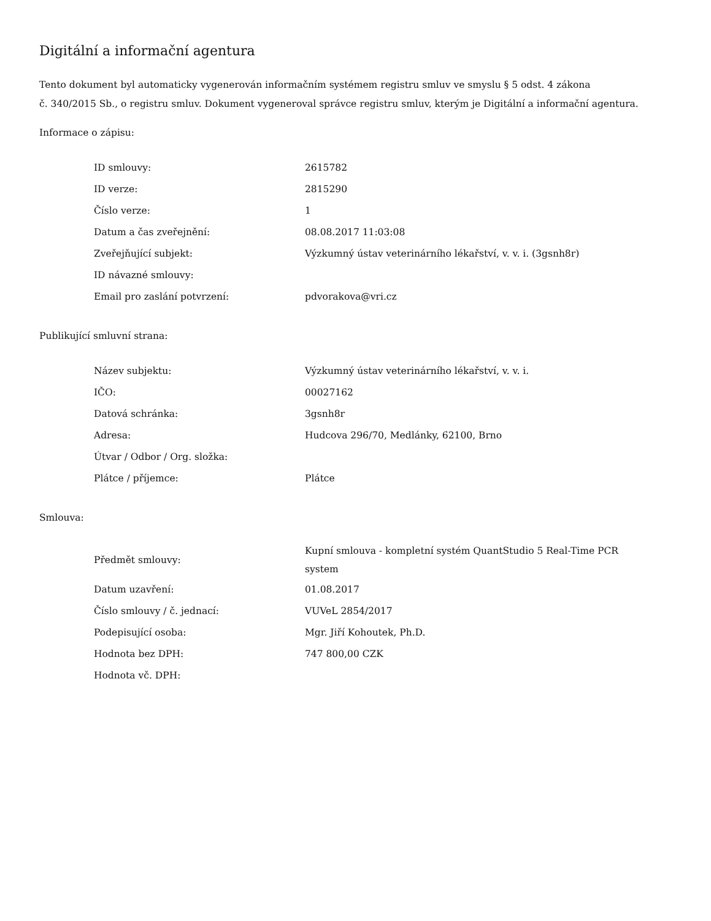Digitální a informační agentura
Tento dokument byl automaticky vygenerován informačním systémem registru smluv ve smyslu § 5 odst. 4 zákona
č. 340/2015 Sb., o registru smluv. Dokument vygeneroval správce registru smluv, kterým je Digitální a informační agentura.
Informace o zápisu:
| ID smlouvy: | 2615782 |
| ID verze: | 2815290 |
| Číslo verze: | 1 |
| Datum a čas zveřejnění: | 08.08.2017 11:03:08 |
| Zveřejňující subjekt: | Výzkumný ústav veterinárního lékařství, v. v. i. (3gsnh8r) |
| ID návazné smlouvy: | |
| Email pro zaslání potvrzení: | pdvorakova@vri.cz |
Publikující smluvní strana:
| Název subjektu: | Výzkumný ústav veterinárního lékařství, v. v. i. |
| IČO: | 00027162 |
| Datová schránka: | 3gsnh8r |
| Adresa: | Hudcova 296/70, Medlánky, 62100, Brno |
| Útvar / Odbor / Org. složka: | |
| Plátce / příjemce: | Plátce |
Smlouva:
| Předmět smlouvy: | Kupní smlouva - kompletní systém QuantStudio 5 Real-Time PCR system |
| Datum uzavření: | 01.08.2017 |
| Číslo smlouvy / č. jednací: | VUVeL 2854/2017 |
| Podepisující osoba: | Mgr. Jiří Kohoutek, Ph.D. |
| Hodnota bez DPH: | 747 800,00 CZK |
| Hodnota vč. DPH: | |